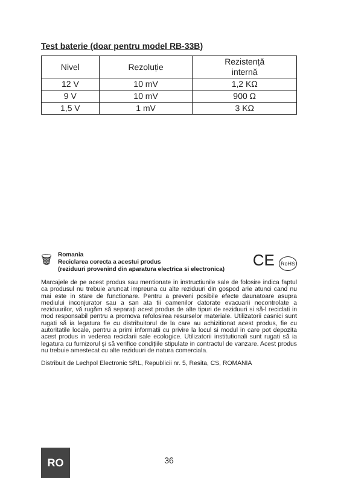Test baterie (doar pentru model RB-33B)
| Nivel | Rezoluție | Rezistență internă |
| --- | --- | --- |
| 12 V | 10 mV | 1,2 KΩ |
| 9 V | 10 mV | 900 Ω |
| 1,5 V | 1 mV | 3 KΩ |
🗑
Romania
Reciclarea corecta a acestui produs
(reziduuri provenind din aparatura electrica si electronica)
CE RoHS
Marcajele de pe acest produs sau mentionate in instructiunile sale de folosire indica faptul ca produsul nu trebuie aruncat impreuna cu alte reziduuri din gospod arie atunci cand nu mai este in stare de functionare. Pentru a preveni posibile efecte daunatoare asupra mediului inconjurator sau a san ata tii oamenilor datorate evacuarii necontrolate a reziduurilor, vă rugăm să separați acest produs de alte tipuri de reziduuri si să-l reciclati in mod responsabil pentru a promova refolosirea resurselor materiale. Utilizatorii casnici sunt rugati să ia legatura fie cu distribuitorul de la care au achizitionat acest produs, fie cu autoritatile locale, pentru a primi informatii cu privire la locul si modul in care pot depozita acest produs in vederea reciclarii sale ecologice. Utilizatorii institutionali sunt rugati să ia legatura cu furnizorul și să verifice condițiile stipulate in contractul de vanzare. Acest produs nu trebuie amestecat cu alte reziduuri de natura comerciala.
Distribuit de Lechpol Electronic SRL, Republicii nr. 5, Resita, CS, ROMANIA
RO
36